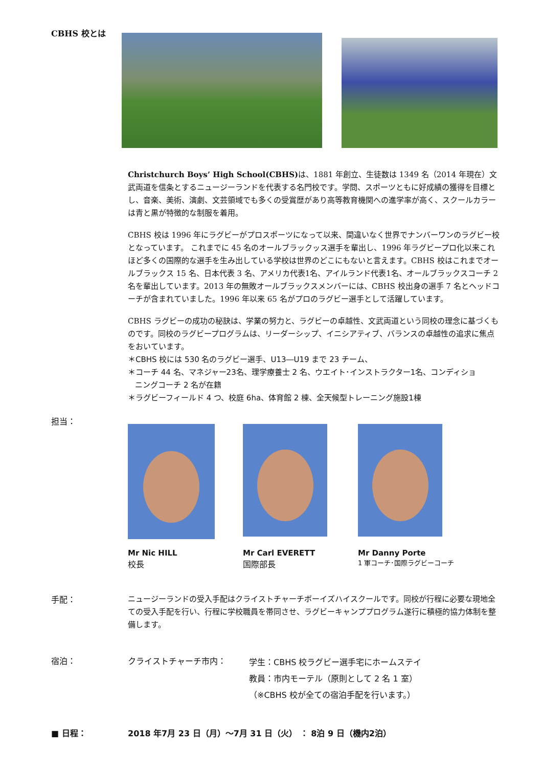CBHS 校とは
Christchurch Boys’ High School(CBHS) は、1881 年創立、生徒数は 1349 名（2014 年現在）文武両道を信条とするニュージーランドを代表する名門校です。学問、スポーツともに好成績の獲得を目標とし、音楽、美術、演劇、文芸領域でも多くの受賞歴があり高等教育機関への進学率が高く、スクールカラーは青と黒が特徴的な制服を着用。
CBHS 校は 1996 年にラグビーがプロスポーツになって以来、間違いなく世界でナンバーワンのラグビー校となっています。 これまでに 45 名のオールブラックッス選手を輩出し、1996 年ラグビープロ化以来これほど多くの国際的な選手を生み出している学校は世界のどこにもないと言えます。CBHS 校はこれまでオールブラックス 15 名、日本代表 3 名、アメリカ代表1名、アイルランド代表1名、オールブラックスコーチ 2 名を輩出しています。2013 年の無敗オールブラックスメンバーには、CBHS 校出身の選手 7 名とヘッドコーチが含まれていました。1996 年以来 65 名がプロのラグビー選手として活躍しています。
CBHS ラグビーの成功の秘訣は、学業の努力と、ラグビーの卓越性、文武両道という同校の理念に基づくものです。同校のラグビープログラムは、リーダーシップ、イニシアティブ、バランスの卓越性の追求に焦点をおいています。
＊CBHS 校には 530 名のラグビー選手、U13―U19 まで 23 チーム、
＊コーチ 44 名、マネジャー23名、理学療養士 2 名、ウエイト･インストラクター1名、コンディショ
ニングコーチ 2 名が在籍
＊ラグビーフィールド 4 つ、校庭 6ha、体育館 2 棟、全天候型トレーニング施設1棟
担当：
Mr Nic HILL
校長
Mr Carl EVERETT
国際部長
Mr Danny Porte
1 軍コーチ･国際ラグビーコーチ
手配：
ニュージーランドの受入手配はクライストチャーチボーイズハイスクールです。同校が行程に必要な現地全ての受入手配を行い、行程に学校職員を帯同させ、ラグビーキャンププログラム遂行に積極的協力体制を整備します。
宿泊： クライストチャーチ市内：
学生：CBHS 校ラグビー選手宅にホームステイ
教員：市内モーテル（原則として 2 名 1 室）
（※CBHS 校が全ての宿泊手配を行います。）
■ 日程： 2018 年7月 23 日（月）～7月 31 日（火） ： 8泊 9 日（機内2泊）